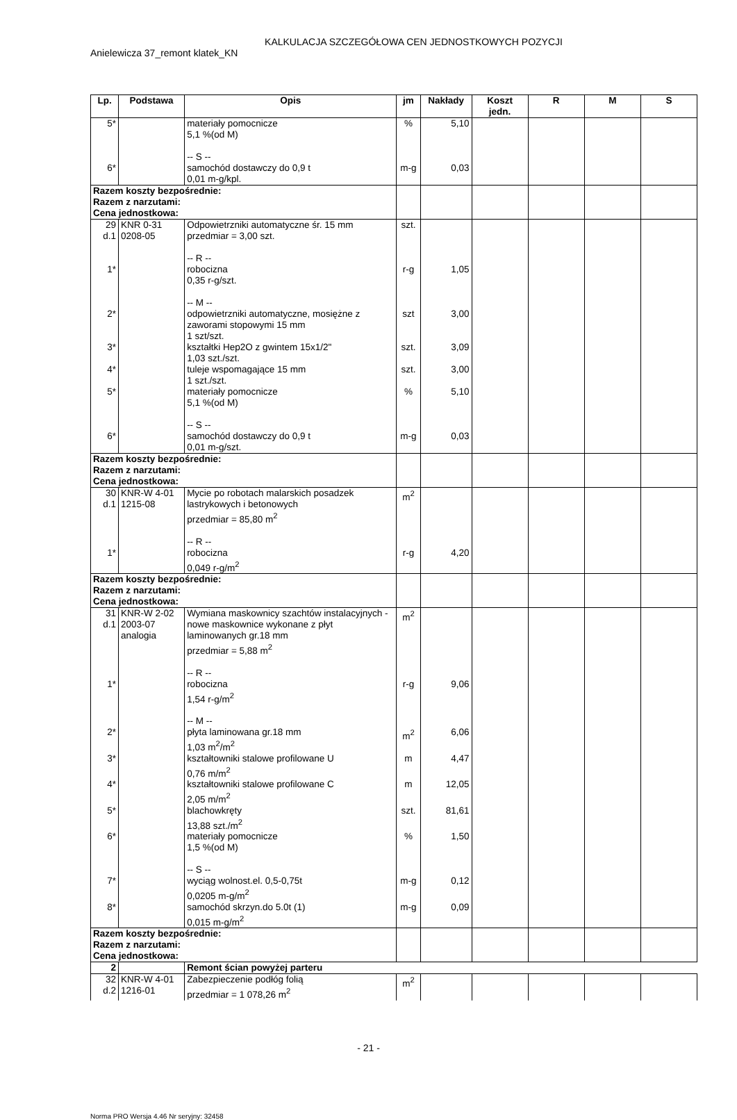KALKULACJA SZCZEGÓŁOWA CEN JEDNOSTKOWYCH POZYCJI
Anielewicza 37_remont klatek_KN
| Lp. | Podstawa | Opis | jm | Nakłady | Koszt jedn. | R | M | S |
| --- | --- | --- | --- | --- | --- | --- | --- | --- |
| 5* | | materiały pomocnicze 5,1 %(od M) -- S -- | % | 5,10 | | | | |
| 6* | | samochód dostawczy do 0,9 t 0,01 m-g/kpl. | m-g | 0,03 | | | | |
| Razem koszty bezpośrednie: Razem z narzutami: Cena jednostkowa: | | | | | | | | |
| 29 d.1 | KNR 0-31 0208-05 | Odpowietrzniki automatyczne śr. 15 mm przedmiar = 3,00 szt. -- R -- | szt. | | | | | |
| 1* | | robocizna 0,35 r-g/szt. -- M -- | r-g | 1,05 | | | | |
| 2* | | odpowietrzniki automatyczne, mosiężne z zaworami stopowymi 15 mm 1 szt/szt. | szt | 3,00 | | | | |
| 3* | | kształtki Hep2O z gwintem 15x1/2" 1,03 szt./szt. | szt. | 3,09 | | | | |
| 4* | | tuleje wspomagające 15 mm 1 szt./szt. | szt. | 3,00 | | | | |
| 5* | | materiały pomocnicze 5,1 %(od M) -- S -- | % | 5,10 | | | | |
| 6* | | samochód dostawczy do 0,9 t 0,01 m-g/szt. | m-g | 0,03 | | | | |
| Razem koszty bezpośrednie: Razem z narzutami: Cena jednostkowa: | | | | | | | | |
| 30 d.1 | KNR-W 4-01 1215-08 | Mycie po robotach malarskich posadzek lastrykowych i betonowych przedmiar = 85,80 m<sup>2</sup> -- R -- | m<sup>2</sup> | | | | | |
| 1* | | robocizna 0,049 r-g/m<sup>2</sup> | r-g | 4,20 | | | | |
| Razem koszty bezpośrednie: Razem z narzutami: Cena jednostkowa: | | | | | | | | |
| 31 d.1 | KNR-W 2-02 2003-07 analogia | Wymiana maskownicy szachtów instalacyjnych - nowe maskownice wykonane z płyt laminowanych gr.18 mm przedmiar = 5,88 m<sup>2</sup> -- R -- | m<sup>2</sup> | | | | | |
| 1* | | robocizna 1,54 r-g/m<sup>2</sup> -- M -- | r-g | 9,06 | | | | |
| 2* | | płyta laminowana gr.18 mm 1,03 m<sup>2</sup>/m<sup>2</sup> | m<sup>2</sup> | 6,06 | | | | |
| 3* | | kształtowniki stalowe profilowane U 0,76 m/m<sup>2</sup> | m | 4,47 | | | | |
| 4* | | kształtowniki stalowe profilowane C 2,05 m/m<sup>2</sup> | m | 12,05 | | | | |
| 5* | | blachowkręty 13,88 szt./m<sup>2</sup> | szt. | 81,61 | | | | |
| 6* | | materiały pomocnicze 1,5 %(od M) -- S -- | % | 1,50 | | | | |
| 7* | | wyciąg wolnost.el. 0,5-0,75t 0,0205 m-g/m<sup>2</sup> | m-g | 0,12 | | | | |
| 8* | | samochód skrzyn.do 5.0t (1) 0,015 m-g/m<sup>2</sup> | m-g | 0,09 | | | | |
| Razem koszty bezpośrednie: Razem z narzutami: Cena jednostkowa: | | | | | | | | |
| 2 | | Remont ścian powyżej parteru | | | | | | |
| 32 d.2 | KNR-W 4-01 1216-01 | Zabezpieczenie podłóg folią przedmiar = 1 078,26 m<sup>2</sup> | m<sup>2</sup> | | | | | |
- 21 -
Norma PRO Wersja 4.46 Nr seryjny: 32458